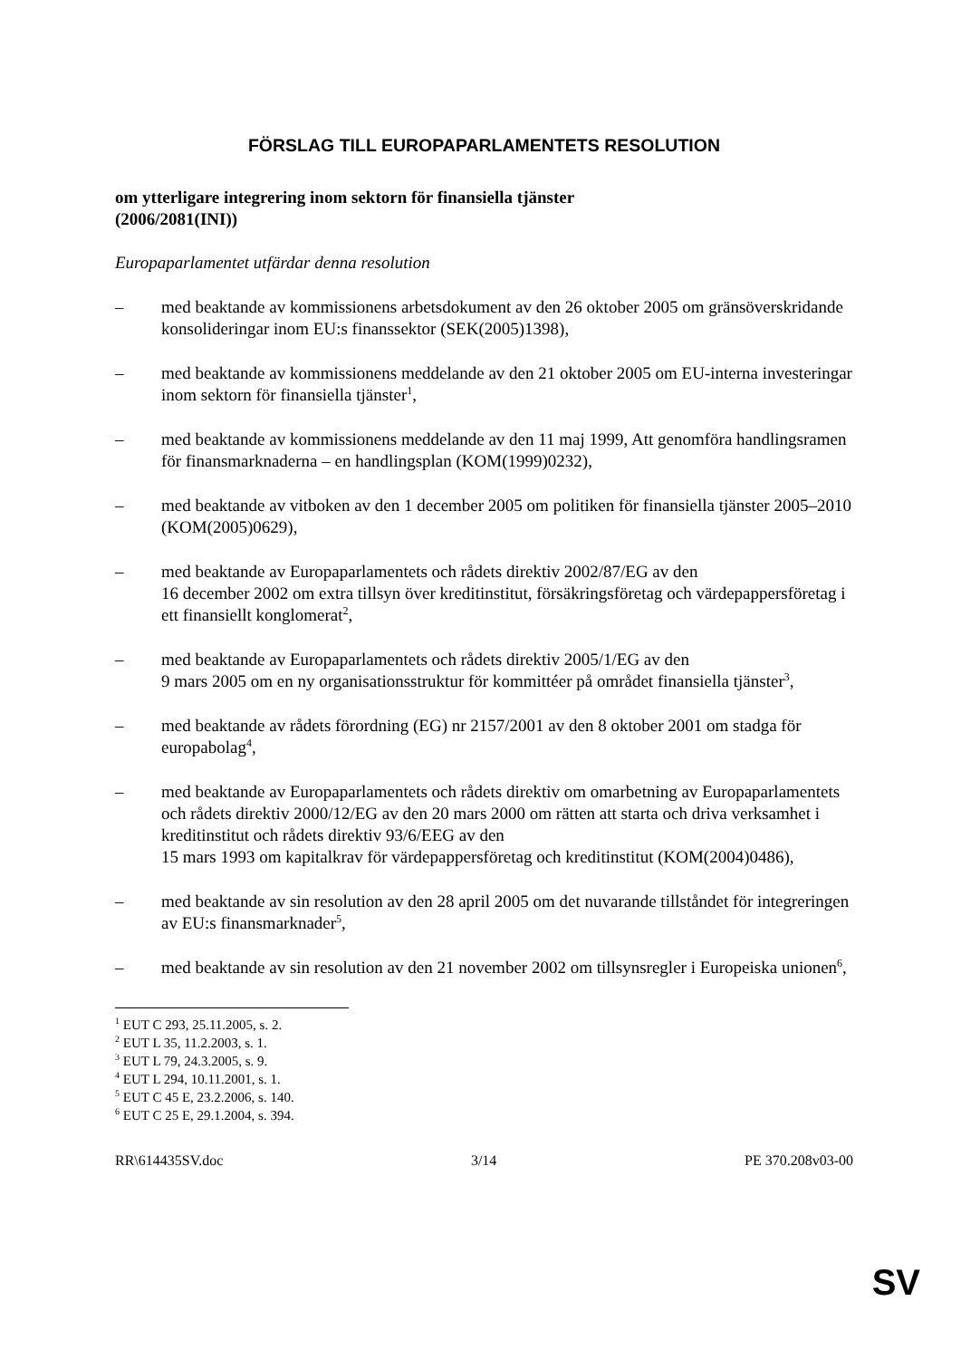FÖRSLAG TILL EUROPAPARLAMENTETS RESOLUTION
om ytterligare integrering inom sektorn för finansiella tjänster
(2006/2081(INI))
Europaparlamentet utfärdar denna resolution
– med beaktande av kommissionens arbetsdokument av den 26 oktober 2005 om gränsöverskridande konsolideringar inom EU:s finanssektor (SEK(2005)1398),
– med beaktande av kommissionens meddelande av den 21 oktober 2005 om EU-interna investeringar inom sektorn för finansiella tjänster<sup>1</sup>,
– med beaktande av kommissionens meddelande av den 11 maj 1999, Att genomföra handlingsramen för finansmarknaderna – en handlingsplan (KOM(1999)0232),
– med beaktande av vitboken av den 1 december 2005 om politiken för finansiella tjänster 2005–2010 (KOM(2005)0629),
– med beaktande av Europaparlamentets och rådets direktiv 2002/87/EG av den
16 december 2002 om extra tillsyn över kreditinstitut, försäkringsföretag och värdepappersföretag i ett finansiellt konglomerat<sup>2</sup>,
– med beaktande av Europaparlamentets och rådets direktiv 2005/1/EG av den
9 mars 2005 om en ny organisationsstruktur för kommittéer på området finansiella tjänster<sup>3</sup>,
– med beaktande av rådets förordning (EG) nr 2157/2001 av den 8 oktober 2001 om stadga för europabolag<sup>4</sup>,
– med beaktande av Europaparlamentets och rådets direktiv om omarbetning av Europaparlamentets och rådets direktiv 2000/12/EG av den 20 mars 2000 om rätten att starta och driva verksamhet i kreditinstitut och rådets direktiv 93/6/EEG av den
15 mars 1993 om kapitalkrav för värdepappersföretag och kreditinstitut (KOM(2004)0486),
– med beaktande av sin resolution av den 28 april 2005 om det nuvarande tillståndet för integreringen av EU:s finansmarknader<sup>5</sup>,
– med beaktande av sin resolution av den 21 november 2002 om tillsynsregler i Europeiska unionen<sup>6</sup>,
<sup>1</sup> EUT C 293, 25.11.2005, s. 2.
<sup>2</sup> EUT L 35, 11.2.2003, s. 1.
<sup>3</sup> EUT L 79, 24.3.2005, s. 9.
<sup>4</sup> EUT L 294, 10.11.2001, s. 1.
<sup>5</sup> EUT C 45 E, 23.2.2006, s. 140.
<sup>6</sup> EUT C 25 E, 29.1.2004, s. 394.
RR\614435SV.doc 3/14 PE 370.208v03-00
SV